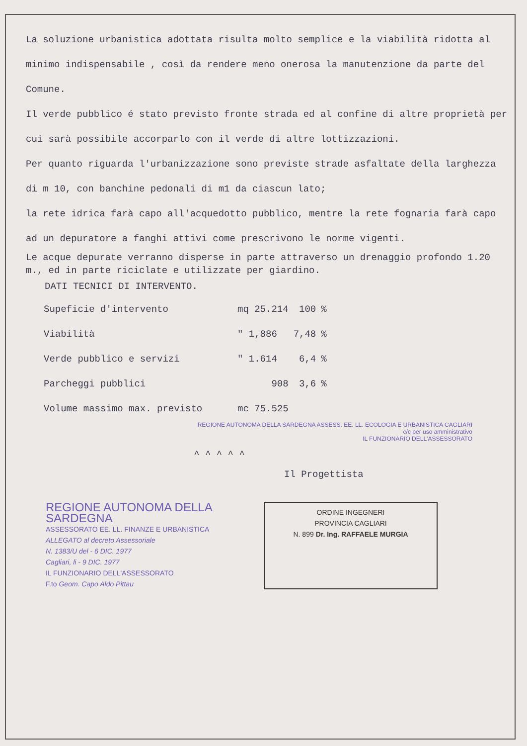La soluzione urbanistica adottata risulta molto semplice e la viabilità ridotta al minimo indispensabile , così da rendere meno onerosa la manutenzione da parte del Comune.
Il verde pubblico é stato previsto fronte strada ed al confine di altre proprietà per cui sarà possibile accorparlo con il verde di altre lottizzazioni.
Per quanto riguarda l'urbanizzazione sono previste strade asfaltate della larghezza di m 10, con banchine pedonali di m1 da ciascun lato;
la rete idrica farà capo all'acquedotto pubblico, mentre la rete fognaria farà capo ad un depuratore a fanghi attivi come prescrivono le norme vigenti.
Le acque depurate verranno disperse in parte attraverso un drenaggio profondo 1.20 m., ed in parte riciclate e utilizzate per giardino.
DATI TECNICI DI INTERVENTO.
| Supeficie d'intervento | mq 25.214 | 100 | % |
| Viabilità | " 1,886 | 7,48 | % |
| Verde pubblico e servizi | " 1.614 | 6,4 | % |
| Parcheggi pubblici | 908 | 3,6 | % |
| Volume massimo max. previsto | mc 75.525 | | |
REGIONE AUTONOMA DELLA SARDEGNA ASSESS. EE. LL. ECOLOGIA E URBANISTICA CAGLIARI
c/c per uso amministrativo
IL FUNZIONARIO DELL'ASSESSORATO
^ ^ ^ ^ ^
Il Progettista
REGIONE AUTONOMA DELLA SARDEGNA
ASSESSORATO EE. LL. FINANZE E URBANISTICA
ALLEGATO al decreto Assessoriale
N. 1383/U del - 6 DIC. 1977
Cagliari, li - 9 DIC. 1977
IL FUNZIONARIO DELL'ASSESSORATO
F.to Geom. Capo Aldo Pittau
ORDINE INGEGNERI
PROVINCIA CAGLIARI
N. 899 Dr. Ing. RAFFAELE MURGIA